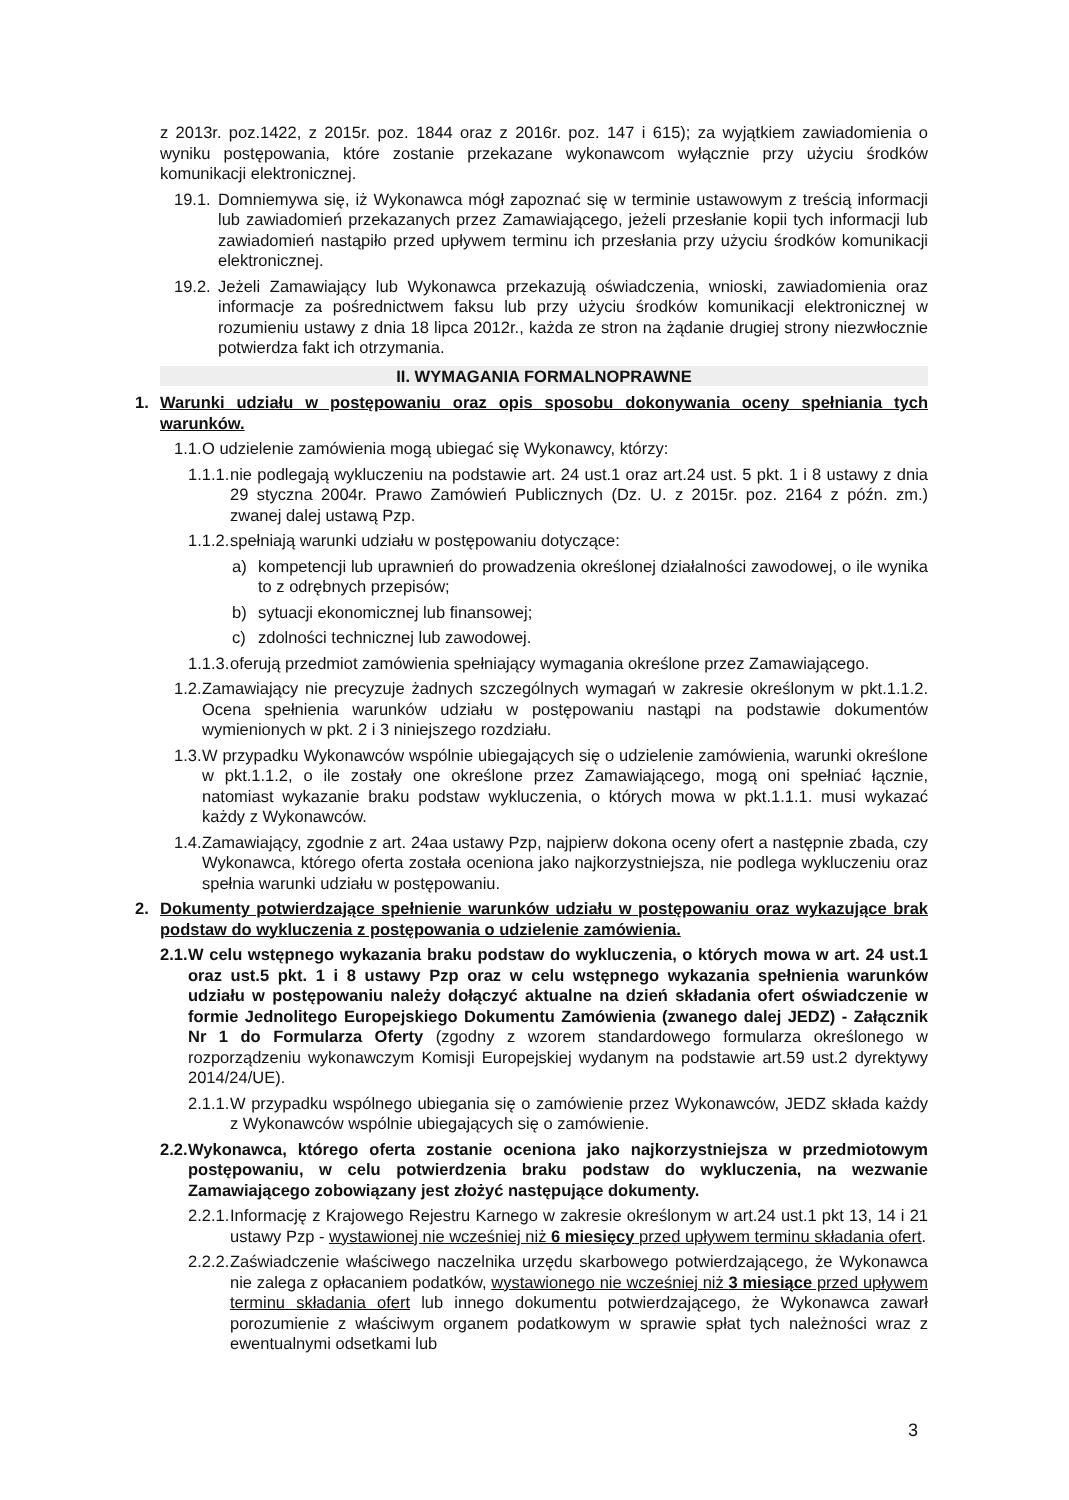z 2013r. poz.1422, z 2015r. poz. 1844 oraz z 2016r. poz. 147 i 615); za wyjątkiem zawiadomienia o wyniku postępowania, które zostanie przekazane wykonawcom wyłącznie przy użyciu środków komunikacji elektronicznej.
19.1. Domniemywa się, iż Wykonawca mógł zapoznać się w terminie ustawowym z treścią informacji lub zawiadomień przekazanych przez Zamawiającego, jeżeli przesłanie kopii tych informacji lub zawiadomień nastąpiło przed upływem terminu ich przesłania przy użyciu środków komunikacji elektronicznej.
19.2. Jeżeli Zamawiający lub Wykonawca przekazują oświadczenia, wnioski, zawiadomienia oraz informacje za pośrednictwem faksu lub przy użyciu środków komunikacji elektronicznej w rozumieniu ustawy z dnia 18 lipca 2012r., każda ze stron na żądanie drugiej strony niezwłocznie potwierdza fakt ich otrzymania.
II. WYMAGANIA FORMALNOPRAWNE
1. Warunki udziału w postępowaniu oraz opis sposobu dokonywania oceny spełniania tych warunków.
1.1. O udzielenie zamówienia mogą ubiegać się Wykonawcy, którzy:
1.1.1. nie podlegają wykluczeniu na podstawie art. 24 ust.1 oraz art.24 ust. 5 pkt. 1 i 8 ustawy z dnia 29 styczna 2004r. Prawo Zamówień Publicznych (Dz. U. z 2015r. poz. 2164 z późn. zm.) zwanej dalej ustawą Pzp.
1.1.2. spełniają warunki udziału w postępowaniu dotyczące:
a) kompetencji lub uprawnień do prowadzenia określonej działalności zawodowej, o ile wynika to z odrębnych przepisów;
b) sytuacji ekonomicznej lub finansowej;
c) zdolności technicznej lub zawodowej.
1.1.3. oferują przedmiot zamówienia spełniający wymagania określone przez Zamawiającego.
1.2. Zamawiający nie precyzuje żadnych szczególnych wymagań w zakresie określonym w pkt.1.1.2. Ocena spełnienia warunków udziału w postępowaniu nastąpi na podstawie dokumentów wymienionych w pkt. 2 i 3 niniejszego rozdziału.
1.3. W przypadku Wykonawców wspólnie ubiegających się o udzielenie zamówienia, warunki określone w pkt.1.1.2, o ile zostały one określone przez Zamawiającego, mogą oni spełniać łącznie, natomiast wykazanie braku podstaw wykluczenia, o których mowa w pkt.1.1.1. musi wykazać każdy z Wykonawców.
1.4. Zamawiający, zgodnie z art. 24aa ustawy Pzp, najpierw dokona oceny ofert a następnie zbada, czy Wykonawca, którego oferta została oceniona jako najkorzystniejsza, nie podlega wykluczeniu oraz spełnia warunki udziału w postępowaniu.
2. Dokumenty potwierdzające spełnienie warunków udziału w postępowaniu oraz wykazujące brak podstaw do wykluczenia z postępowania o udzielenie zamówienia.
2.1. W celu wstępnego wykazania braku podstaw do wykluczenia, o których mowa w art. 24 ust.1 oraz ust.5 pkt. 1 i 8 ustawy Pzp oraz w celu wstępnego wykazania spełnienia warunków udziału w postępowaniu należy dołączyć aktualne na dzień składania ofert oświadczenie w formie Jednolitego Europejskiego Dokumentu Zamówienia (zwanego dalej JEDZ) - Załącznik Nr 1 do Formularza Oferty (zgodny z wzorem standardowego formularza określonego w rozporządzeniu wykonawczym Komisji Europejskiej wydanym na podstawie art.59 ust.2 dyrektywy 2014/24/UE).
2.1.1. W przypadku wspólnego ubiegania się o zamówienie przez Wykonawców, JEDZ składa każdy z Wykonawców wspólnie ubiegających się o zamówienie.
2.2. Wykonawca, którego oferta zostanie oceniona jako najkorzystniejsza w przedmiotowym postępowaniu, w celu potwierdzenia braku podstaw do wykluczenia, na wezwanie Zamawiającego zobowiązany jest złożyć następujące dokumenty.
2.2.1. Informację z Krajowego Rejestru Karnego w zakresie określonym w art.24 ust.1 pkt 13, 14 i 21 ustawy Pzp - wystawionej nie wcześniej niż 6 miesięcy przed upływem terminu składania ofert.
2.2.2. Zaświadczenie właściwego naczelnika urzędu skarbowego potwierdzającego, że Wykonawca nie zalega z opłacaniem podatków, wystawionego nie wcześniej niż 3 miesiące przed upływem terminu składania ofert lub innego dokumentu potwierdzającego, że Wykonawca zawarł porozumienie z właściwym organem podatkowym w sprawie spłat tych należności wraz z ewentualnymi odsetkami lub
3